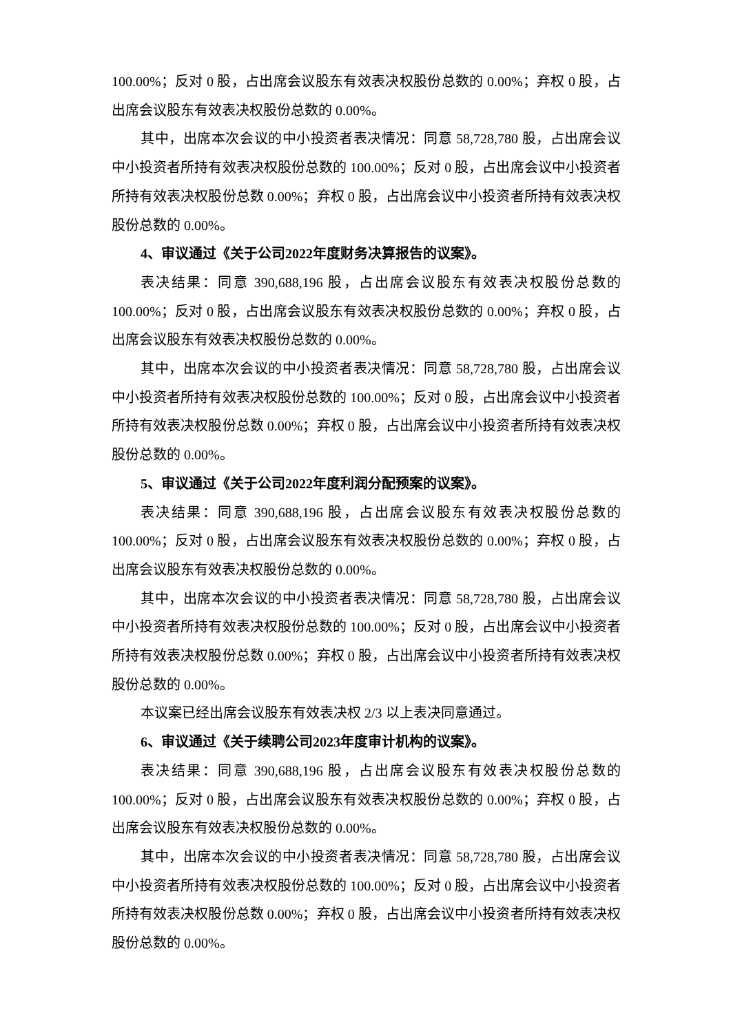100.00%；反对 0 股，占出席会议股东有效表决权股份总数的 0.00%；弃权 0 股，占出席会议股东有效表决权股份总数的 0.00%。
其中，出席本次会议的中小投资者表决情况：同意 58,728,780 股，占出席会议中小投资者所持有效表决权股份总数的 100.00%；反对 0 股，占出席会议中小投资者所持有效表决权股份总数 0.00%；弃权 0 股，占出席会议中小投资者所持有效表决权股份总数的 0.00%。
4、审议通过《关于公司2022年度财务决算报告的议案》。
表决结果：同意 390,688,196 股，占出席会议股东有效表决权股份总数的100.00%；反对 0 股，占出席会议股东有效表决权股份总数的 0.00%；弃权 0 股，占出席会议股东有效表决权股份总数的 0.00%。
其中，出席本次会议的中小投资者表决情况：同意 58,728,780 股，占出席会议中小投资者所持有效表决权股份总数的 100.00%；反对 0 股，占出席会议中小投资者所持有效表决权股份总数 0.00%；弃权 0 股，占出席会议中小投资者所持有效表决权股份总数的 0.00%。
5、审议通过《关于公司2022年度利润分配预案的议案》。
表决结果：同意 390,688,196 股，占出席会议股东有效表决权股份总数的100.00%；反对 0 股，占出席会议股东有效表决权股份总数的 0.00%；弃权 0 股，占出席会议股东有效表决权股份总数的 0.00%。
其中，出席本次会议的中小投资者表决情况：同意 58,728,780 股，占出席会议中小投资者所持有效表决权股份总数的 100.00%；反对 0 股，占出席会议中小投资者所持有效表决权股份总数 0.00%；弃权 0 股，占出席会议中小投资者所持有效表决权股份总数的 0.00%。
本议案已经出席会议股东有效表决权 2/3 以上表决同意通过。
6、审议通过《关于续聘公司2023年度审计机构的议案》。
表决结果：同意 390,688,196 股，占出席会议股东有效表决权股份总数的100.00%；反对 0 股，占出席会议股东有效表决权股份总数的 0.00%；弃权 0 股，占出席会议股东有效表决权股份总数的 0.00%。
其中，出席本次会议的中小投资者表决情况：同意 58,728,780 股，占出席会议中小投资者所持有效表决权股份总数的 100.00%；反对 0 股，占出席会议中小投资者所持有效表决权股份总数 0.00%；弃权 0 股，占出席会议中小投资者所持有效表决权股份总数的 0.00%。